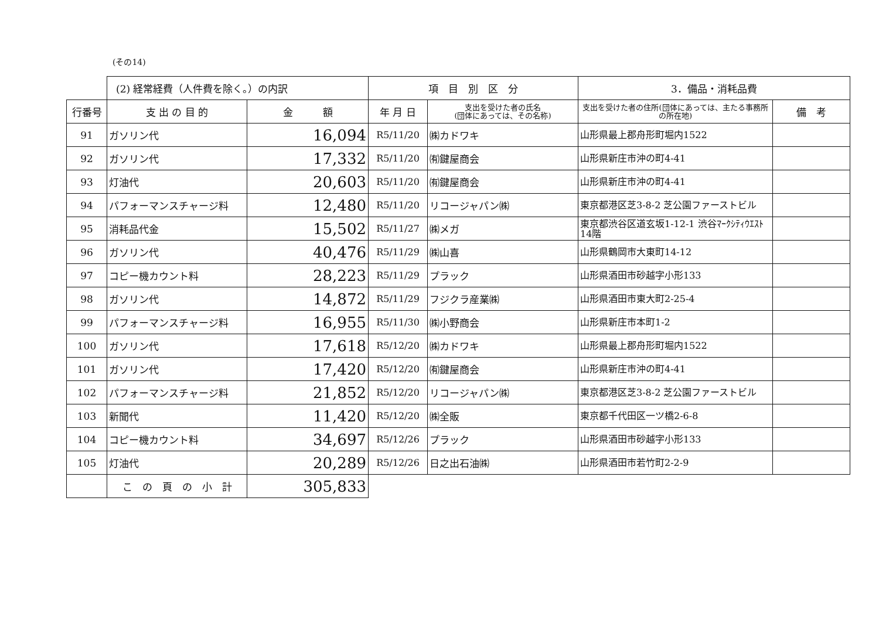(その14)
| | (2) 経常経費（人件費を除く。）の内訳 | | 項 目 別 区 分 | | 3．備品・消耗品費 | |
| 行番号 | 支 出 の 目 的 | 金 額 | 年 月 日 | 支出を受けた者の氏名 (団体にあっては、その名称) | 支出を受けた者の住所(団体にあっては、主たる事務所の所在地) | 備 考 |
| 91 | ガソリン代 | 16,094 | R5/11/20 | ㈱カドワキ | 山形県最上郡舟形町堀内1522 | |
| 92 | ガソリン代 | 17,332 | R5/11/20 | ㈲鍵屋商会 | 山形県新庄市沖の町4-41 | |
| 93 | 灯油代 | 20,603 | R5/11/20 | ㈲鍵屋商会 | 山形県新庄市沖の町4-41 | |
| 94 | パフォーマンスチャージ料 | 12,480 | R5/11/20 | リコージャパン㈱ | 東京都港区芝3-8-2 芝公園ファーストビル | |
| 95 | 消耗品代金 | 15,502 | R5/11/27 | ㈱メガ | 東京都渋谷区道玄坂1-12-1 渋谷ﾏｰｸｼﾃｨｳｴｽﾄ 14階 | |
| 96 | ガソリン代 | 40,476 | R5/11/29 | ㈱山喜 | 山形県鶴岡市大東町14-12 | |
| 97 | コピー機カウント料 | 28,223 | R5/11/29 | プラック | 山形県酒田市砂越字小形133 | |
| 98 | ガソリン代 | 14,872 | R5/11/29 | フジクラ産業㈱ | 山形県酒田市東大町2-25-4 | |
| 99 | パフォーマンスチャージ料 | 16,955 | R5/11/30 | ㈱小野商会 | 山形県新庄市本町1-2 | |
| 100 | ガソリン代 | 17,618 | R5/12/20 | ㈱カドワキ | 山形県最上郡舟形町堀内1522 | |
| 101 | ガソリン代 | 17,420 | R5/12/20 | ㈲鍵屋商会 | 山形県新庄市沖の町4-41 | |
| 102 | パフォーマンスチャージ料 | 21,852 | R5/12/20 | リコージャパン㈱ | 東京都港区芝3-8-2 芝公園ファーストビル | |
| 103 | 新聞代 | 11,420 | R5/12/20 | ㈱全販 | 東京都千代田区一ツ橋2-6-8 | |
| 104 | コピー機カウント料 | 34,697 | R5/12/26 | プラック | 山形県酒田市砂越字小形133 | |
| 105 | 灯油代 | 20,289 | R5/12/26 | 日之出石油㈱ | 山形県酒田市若竹町2-2-9 | |
| | こ の 頁 の 小 計 | 305,833 | | | | |